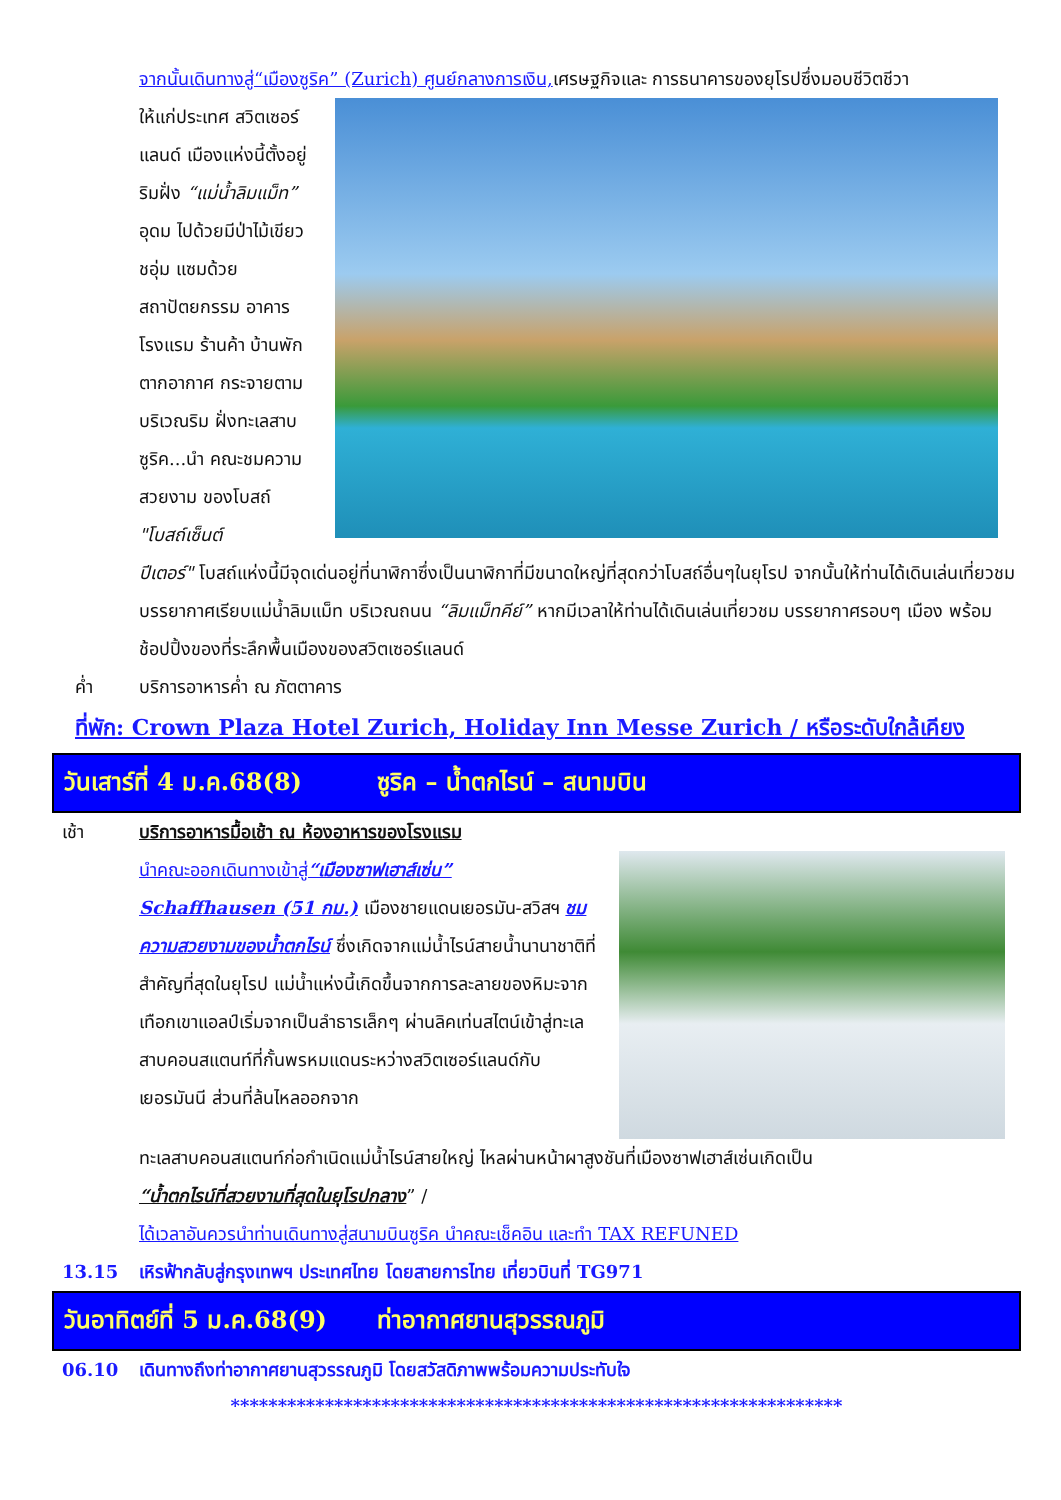จากนั้นเดินทางสู่“เมืองซูริค” (Zurich) ศูนย์กลางการเงิน, เศรษฐกิจและ การธนาคารของยุโรปซึ่งมอบชีวิตชีวา
ให้แก่ประเทศ สวิตเซอร์แลนด์ เมืองแห่งนี้ตั้งอยู่ริมฝั่ง “แม่น้ำลิมแม็ท” อุดม ไปด้วยมีป่าไม้เขียวชอุ่ม แซมด้วยสถาปัตยกรรม อาคาร โรงแรม ร้านค้า บ้านพักตากอากาศ กระจายตามบริเวณริม ฝั่งทะเลสาบซูริค...นำ คณะชมความสวยงาม ของโบสถ์ "โบสถ์เซ็นต์
ปีเตอร์" โบสถ์แห่งนี้มีจุดเด่นอยู่ที่นาฬิกาซึ่งเป็นนาฬิกาที่มีขนาดใหญ่ที่สุดกว่าโบสถ์อื่นๆในยุโรป จากนั้นให้ท่านได้เดินเล่นเที่ยวชมบรรยากาศเรียบแม่น้ำลิมแม็ท บริเวณถนน “ลิมแม็ทคีย์” หากมีเวลาให้ท่านได้เดินเล่นเที่ยวชม บรรยากาศรอบๆ เมือง พร้อมช้อปปิ้งของที่ระลึกพื้นเมืองของสวิตเซอร์แลนด์
ค่ำ บริการอาหารค่ำ ณ ภัตตาคาร
ที่พัก: Crown Plaza Hotel Zurich, Holiday Inn Messe Zurich / หรือระดับใกล้เคียง
วันเสาร์ที่ 4 ม.ค.68(8) ซูริค – น้ำตกไรน์ – สนามบิน
เช้า บริการอาหารมื้อเช้า ณ ห้องอาหารของโรงแรม
นำคณะออกเดินทางเข้าสู่“เมืองซาฟเฮาส์เซ่น”
Schaffhausen (51 กม.) เมืองชายแดนเยอรมัน-สวิสฯ ชมความสวยงามของน้ำตกไรน์ ซึ่งเกิดจากแม่น้ำไรน์สายน้ำนานาชาติที่สำคัญที่สุดในยุโรป แม่น้ำแห่งนี้เกิดขึ้นจากการละลายของหิมะจากเทือกเขาแอลป์เริ่มจากเป็นลำธารเล็กๆ ผ่านลิคเท่นสไตน์เข้าสู่ทะเลสาบคอนสแตนท์ที่กั้นพรหมแดนระหว่างสวิตเซอร์แลนด์กับเยอรมันนี ส่วนที่ล้นไหลออกจาก
ทะเลสาบคอนสแตนท์ก่อกำเนิดแม่น้ำไรน์สายใหญ่ ไหลผ่านหน้าผาสูงชันที่เมืองซาฟเฮาส์เซ่นเกิดเป็น
“น้ำตกไรน์ที่สวยงามที่สุดในยุโรปกลาง” /
ได้เวลาอันควรนำท่านเดินทางสู่สนามบินซูริค นำคณะเช็คอิน และทำ TAX REFUNED
13.15 เหิรฟ้ากลับสู่กรุงเทพฯ ประเทศไทย โดยสายการไทย เที่ยวบินที่ TG971
วันอาทิตย์ที่ 5 ม.ค.68(9) ท่าอากาศยานสุวรรณภูมิ
06.10 เดินทางถึงท่าอากาศยานสุวรรณภูมิ โดยสวัสดิภาพพร้อมความประทับใจ
*****************************************************************